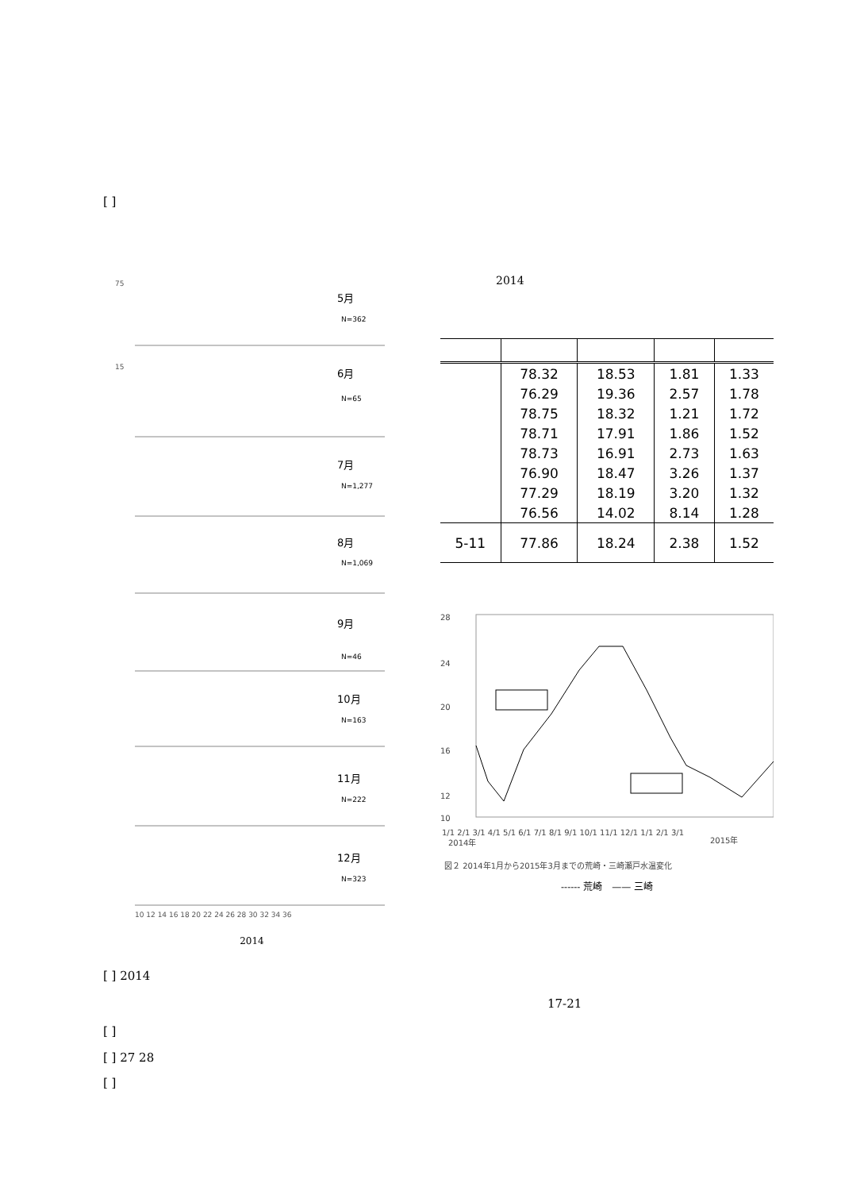[ ]
75
5月
N=362
15
6月
N=65
7月
N=1,277
8月
N=1,069
9月
N=46
10月
N=163
11月
N=222
12月
N=323
10 12 14 16 18 20 22 24 26 28 30 32 34 36
2014
2014
| | 78.32 | 18.53 | 1.81 | 1.33 |
| | 76.29 | 19.36 | 2.57 | 1.78 |
| | 78.75 | 18.32 | 1.21 | 1.72 |
| | 78.71 | 17.91 | 1.86 | 1.52 |
| | 78.73 | 16.91 | 2.73 | 1.63 |
| | 76.90 | 18.47 | 3.26 | 1.37 |
| | 77.29 | 18.19 | 3.20 | 1.32 |
| | 76.56 | 14.02 | 8.14 | 1.28 |
| 5-11 | 77.86 | 18.24 | 2.38 | 1.52 |
28
24
20
16
12
10
1/1 2/1 3/1 4/1 5/1 6/1 7/1 8/1 9/1 10/1 11/1 12/1 1/1 2/1 3/1
2014年
2015年
図２ 2014年1月から2015年3月までの荒崎・三崎瀬戸水温変化
------ 荒崎　—— 三崎
[ ] 2014
17-21
[ ]
[ ] 27 28
[ ]